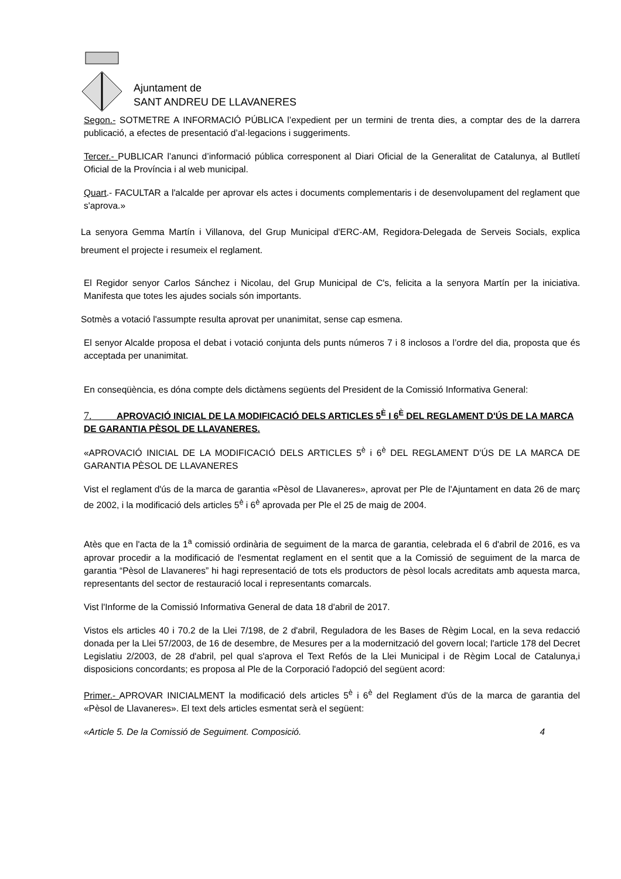Ajuntament de
SANT ANDREU DE LLAVANERES
Segon.- SOTMETRE A INFORMACIÓ PÚBLICA l’expedient per un termini de trenta dies, a comptar des de la darrera publicació, a efectes de presentació d’al·legacions i suggeriments.
Tercer.- PUBLICAR l’anunci d’informació pública corresponent al Diari Oficial de la Generalitat de Catalunya, al Butlletí Oficial de la Província i al web municipal.
Quart.- FACULTAR a l'alcalde per aprovar els actes i documents complementaris i de desenvolupament del reglament que s'aprova.»
La senyora Gemma Martín i Villanova, del Grup Municipal d'ERC-AM, Regidora-Delegada de Serveis Socials, explica breument el projecte i resumeix el reglament.
El Regidor senyor Carlos Sánchez i Nicolau, del Grup Municipal de C's, felicita a la senyora Martín per la iniciativa. Manifesta que totes les ajudes socials són importants.
Sotmès a votació l'assumpte resulta aprovat per unanimitat, sense cap esmena.
El senyor Alcalde proposa el debat i votació conjunta dels punts números 7 i 8 inclosos a l’ordre del dia, proposta que és acceptada per unanimitat.
En conseqüència, es dóna compte dels dictàmens següents del President de la Comissió Informativa General:
7. APROVACIÓ INICIAL DE LA MODIFICACIÓ DELS ARTICLES 5<sup>È</sup> I 6<sup>È</sup> DEL REGLAMENT D'ÚS DE LA MARCA DE GARANTIA PÈSOL DE LLAVANERES.
«APROVACIÓ INICIAL DE LA MODIFICACIÓ DELS ARTICLES 5<sup>è</sup> i 6<sup>è</sup> DEL REGLAMENT D'ÚS DE LA MARCA DE GARANTIA PÈSOL DE LLAVANERES
Vist el reglament d'ús de la marca de garantia «Pèsol de Llavaneres», aprovat per Ple de l'Ajuntament en data 26 de març de 2002, i la modificació dels articles 5<sup>è</sup> i 6<sup>è</sup> aprovada per Ple el 25 de maig de 2004.
Atès que en l'acta de la 1<sup>a</sup> comissió ordinària de seguiment de la marca de garantia, celebrada el 6 d'abril de 2016, es va aprovar procedir a la modificació de l'esmentat reglament en el sentit que a la Comissió de seguiment de la marca de garantia “Pèsol de Llavaneres” hi hagi representació de tots els productors de pèsol locals acreditats amb aquesta marca, representants del sector de restauració local i representants comarcals.
Vist l'Informe de la Comissió Informativa General de data 18 d'abril de 2017.
Vistos els articles 40 i 70.2 de la Llei 7/198, de 2 d'abril, Reguladora de les Bases de Règim Local, en la seva redacció donada per la Llei 57/2003, de 16 de desembre, de Mesures per a la modernització del govern local; l'article 178 del Decret Legislatiu 2/2003, de 28 d'abril, pel qual s'aprova el Text Refós de la Llei Municipal i de Règim Local de Catalunya,i disposicions concordants; es proposa al Ple de la Corporació l'adopció del següent acord:
Primer.- APROVAR INICIALMENT la modificació dels articles 5<sup>è</sup> i 6<sup>è</sup> del Reglament d'ús de la marca de garantia del «Pèsol de Llavaneres». El text dels articles esmentat serà el següent:
«Article 5. De la Comissió de Seguiment. Composició. 4